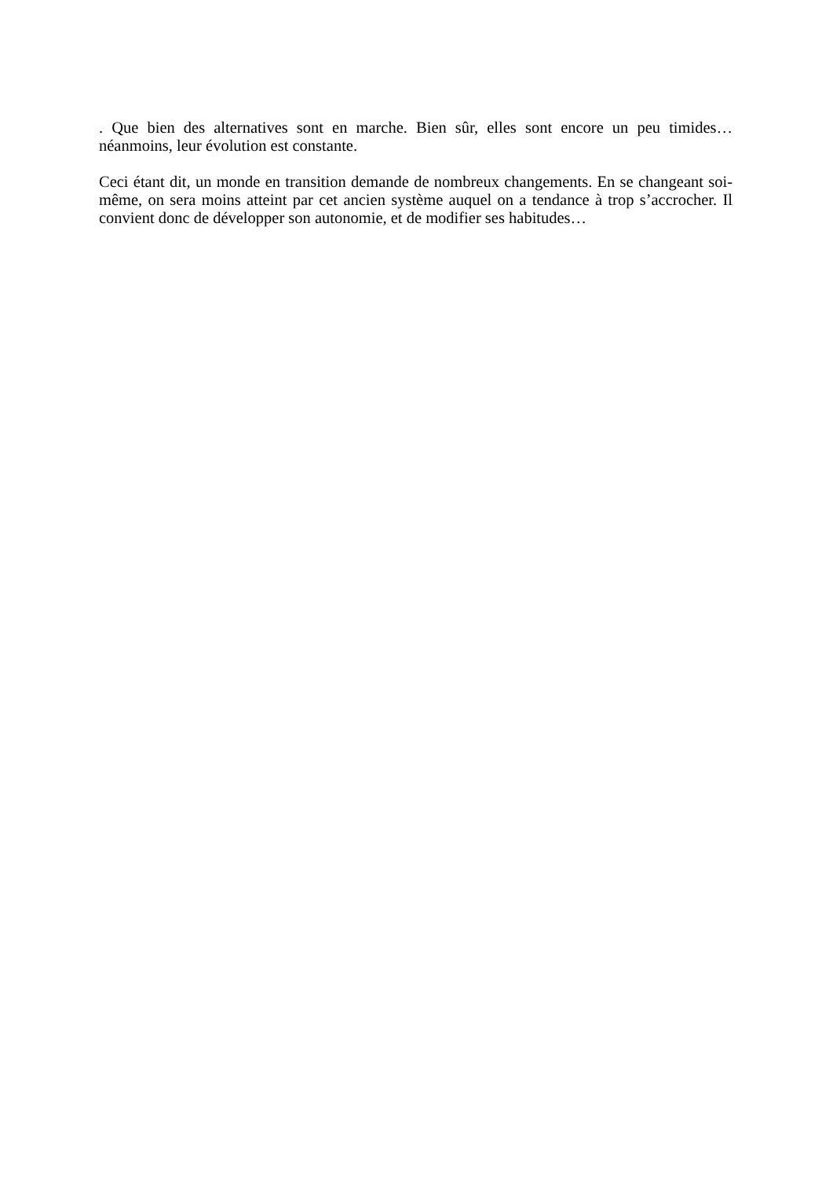. Que bien des alternatives sont en marche. Bien sûr, elles sont encore un peu timides… néanmoins, leur évolution est constante.
Ceci étant dit, un monde en transition demande de nombreux changements. En se changeant soi-même, on sera moins atteint par cet ancien système auquel on a tendance à trop s’accrocher. Il convient donc de développer son autonomie, et de modifier ses habitudes…